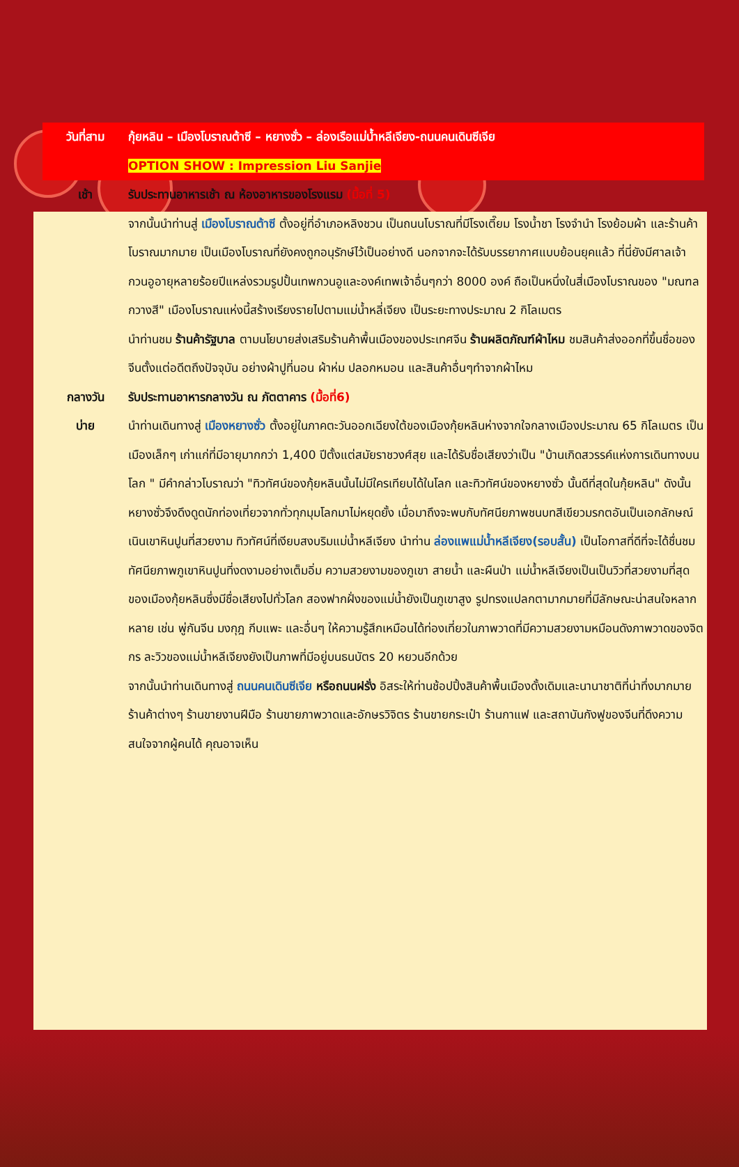| วันที่สาม | กุ้ยหลิน – เมืองโบราณต้าซี – หยางซั่ว – ล่องเรือแม่น้ำหลีเจียง-ถนนคนเดินซีเจีย OPTION SHOW : Impression Liu Sanjie |
| เช้า | รับประทานอาหารเช้า ณ ห้องอาหารของโรงแรม (มื้อที่ 5) จากนั้นนำท่านสู่ เมืองโบราณต้าซี ตั้งอยู่ที่อำเภอหลิงชวน เป็นถนนโบราณที่มีโรงเตี๊ยม โรงน้ำชา โรงจำนำ โรงย้อมผ้า และร้านค้าโบราณมากมาย เป็นเมืองโบราณที่ยังคงถูกอนุรักษ์ไว้เป็นอย่างดี นอกจากจะได้รับบรรยากาศแบบย้อนยุคแล้ว ที่นี่ยังมีศาลเจ้ากวนอูอายุหลายร้อยปีแหล่งรวมรูปปั้นเทพกวนอูและองค์เทพเจ้าอื่นๆกว่า 8000 องค์ ถือเป็นหนึ่งในสี่เมืองโบราณของ "มณฑลกวางสี" เมืองโบราณแห่งนี้สร้างเรียงรายไปตามแม่น้ำหลี่เจียง เป็นระยะทางประมาณ 2 กิโลเมตร นำท่านชม ร้านค้ารัฐบาล ตามนโยบายส่งเสริมร้านค้าพื้นเมืองของประเทศจีน ร้านผลิตภัณฑ์ผ้าไหม ชมสินค้าส่งออกที่ขึ้นชื่อของจีนตั้งแต่อดีตถึงปัจจุบัน อย่างผ้าปูที่นอน ผ้าห่ม ปลอกหมอน และสินค้าอื่นๆทำจากผ้าไหม |
| กลางวัน | รับประทานอาหารกลางวัน ณ ภัตตาคาร (มื้อที่6) |
| บ่าย | นำท่านเดินทางสู่ เมืองหยางซั่ว ตั้งอยู่ในภาคตะวันออกเฉียงใต้ของเมืองกุ้ยหลินห่างจากใจกลางเมืองประมาณ 65 กิโลเมตร เป็นเมืองเล็กๆ เก่าแก่ที่มีอายุมากกว่า 1,400 ปีตั้งแต่สมัยราชวงศ์สุย และได้รับชื่อเสียงว่าเป็น "บ้านเกิดสวรรค์แห่งการเดินทางบนโลก " มีคำกล่าวโบราณว่า "ทิวทัศน์ของกุ้ยหลินนั้นไม่มีใครเทียบได้ในโลก และทิวทัศน์ของหยางซั่ว นั้นดีที่สุดในกุ้ยหลิน" ดังนั้น หยางซั่วจึงดึงดูดนักท่องเที่ยวจากทั่วทุกมุมโลกมาไม่หยุดยั้ง เมื่อมาถึงจะพบกับทัศนียภาพชนบทสีเขียวมรกตอันเป็นเอกลักษณ์ เนินเขาหินปูนที่สวยงาม ทิวทัศน์ที่เงียบสงบริมแม่น้ำหลีเจียง นำท่าน ล่องแพแม่น้ำหลีเจียง(รอบสั้น) เป็นโอกาสที่ดีที่จะได้ชื่นชมทัศนียภาพภูเขาหินปูนที่งดงามอย่างเต็มอิ่ม ความสวยงามของภูเขา สายน้ำ และผืนป่า แม่น้ำหลีเจียงเป็นเป็นวิวที่สวยงามที่สุดของเมืองกุ้ยหลินซึ่งมีชื่อเสียงไปทั่วโลก สองฟากฝั่งของแม่น้ำยังเป็นภูเขาสูง รูปทรงแปลกตามากมายที่มีลักษณะน่าสนใจหลากหลาย เช่น พู่กันจีน มงกุฎ กีบแพะ และอื่นๆ ให้ความรู้สึกเหมือนได้ท่องเที่ยวในภาพวาดที่มีความสวยงามหมือนดังภาพวาดของจิตกร ละวิวของแม่น้ำหลีเจียงยังเป็นภาพที่มีอยู่บนธนบัตร 20 หยวนอีกด้วย จากนั้นนำท่านเดินทางสู่ ถนนคนเดินซีเจีย หรือถนนฝรั่ง อิสระให้ท่านช้อปปิ้งสินค้าพื้นเมืองดั้งเดิมและนานาชาติที่น่าทึ่งมากมาย ร้านค้าต่างๆ ร้านขายงานฝีมือ ร้านขายภาพวาดและอักษรวิจิตร ร้านขายกระเป๋า ร้านกาแฟ และสถาบันกังฟูของจีนที่ดึงความสนใจจากผู้คนได้ คุณอาจเห็น |